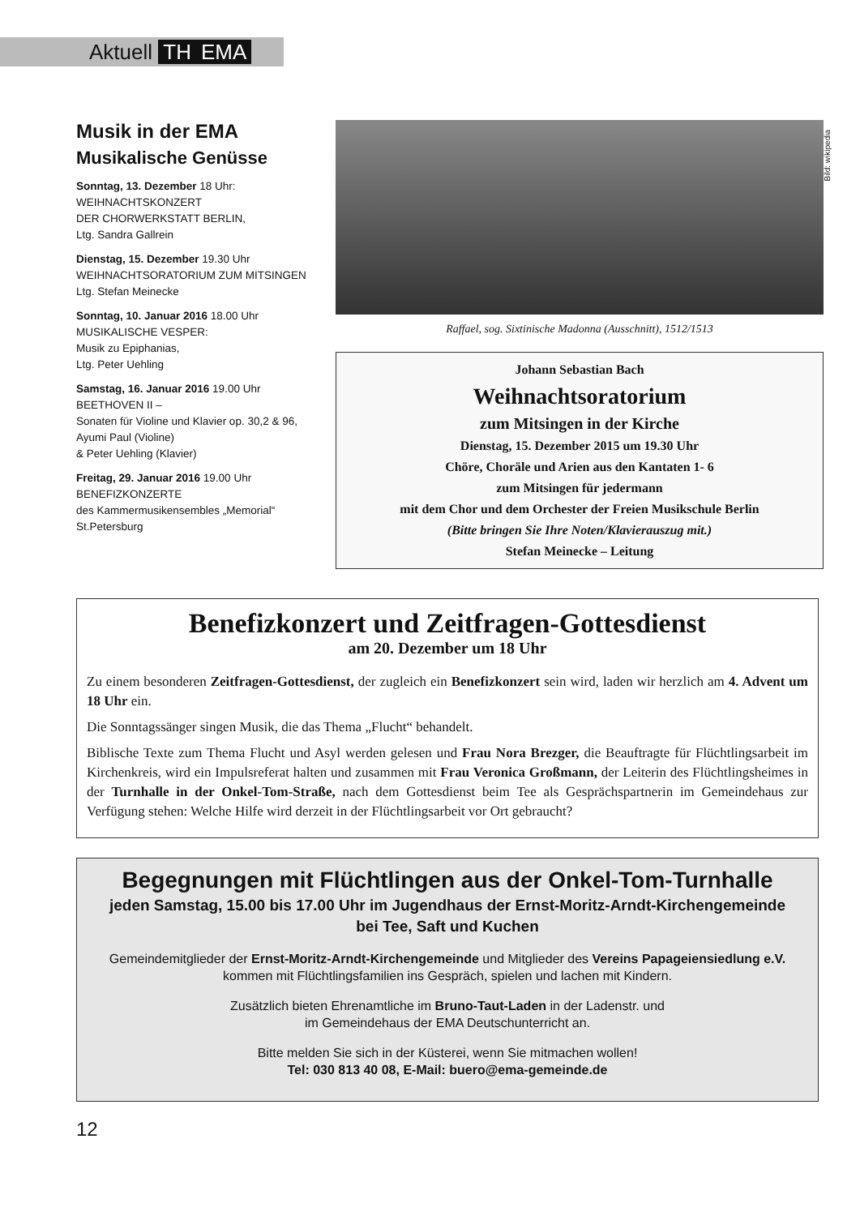Aktuell TH EMA
Bild: wikipedia
Musik in der EMA
Musikalische Genüsse
Sonntag, 13. Dezember 18 Uhr:
WEIHNACHTSKONZERT
DER CHORWERKSTATT BERLIN,
Ltg. Sandra Gallrein
Dienstag, 15. Dezember 19.30 Uhr
WEIHNACHTSORATORIUM ZUM MITSINGEN
Ltg. Stefan Meinecke
Sonntag, 10. Januar 2016 18.00 Uhr
MUSIKALISCHE VESPER:
Musik zu Epiphanias,
Ltg. Peter Uehling
Samstag, 16. Januar 2016 19.00 Uhr
BEETHOVEN II –
Sonaten für Violine und Klavier op. 30,2 & 96,
Ayumi Paul (Violine)
& Peter Uehling (Klavier)
Freitag, 29. Januar 2016 19.00 Uhr
BENEFIZKONZERTE
des Kammermusikensembles „Memorial“
St.Petersburg
Raffael, sog. Sixtinische Madonna (Ausschnitt), 1512/1513
Johann Sebastian Bach
Weihnachtsoratorium
zum Mitsingen in der Kirche
Dienstag, 15. Dezember 2015 um 19.30 Uhr
Chöre, Choräle und Arien aus den Kantaten 1- 6
zum Mitsingen für jedermann
mit dem Chor und dem Orchester der Freien Musikschule Berlin
(Bitte bringen Sie Ihre Noten/Klavierauszug mit.)
Stefan Meinecke – Leitung
Benefizkonzert und Zeitfragen-Gottesdienst
am 20. Dezember um 18 Uhr
Zu einem besonderen Zeitfragen-Gottesdienst, der zugleich ein Benefizkonzert sein wird, laden wir herzlich am 4. Advent um 18 Uhr ein.
Die Sonntagssänger singen Musik, die das Thema „Flucht“ behandelt.
Biblische Texte zum Thema Flucht und Asyl werden gelesen und Frau Nora Brezger, die Beauftragte für Flüchtlingsarbeit im Kirchenkreis, wird ein Impulsreferat halten und zusammen mit Frau Veronica Großmann, der Leiterin des Flüchtlingsheimes in der Turnhalle in der Onkel-Tom-Straße, nach dem Gottesdienst beim Tee als Gesprächspartnerin im Gemeindehaus zur Verfügung stehen: Welche Hilfe wird derzeit in der Flüchtlingsarbeit vor Ort gebraucht?
Begegnungen mit Flüchtlingen aus der Onkel-Tom-Turnhalle
jeden Samstag, 15.00 bis 17.00 Uhr im Jugendhaus der Ernst-Moritz-Arndt-Kirchengemeinde
bei Tee, Saft und Kuchen
Gemeindemitglieder der Ernst-Moritz-Arndt-Kirchengemeinde und Mitglieder des Vereins Papageiensiedlung e.V.
kommen mit Flüchtlingsfamilien ins Gespräch, spielen und lachen mit Kindern.
Zusätzlich bieten Ehrenamtliche im Bruno-Taut-Laden in der Ladenstr. und
im Gemeindehaus der EMA Deutschunterricht an.
Bitte melden Sie sich in der Küsterei, wenn Sie mitmachen wollen!
Tel: 030 813 40 08, E-Mail: buero@ema-gemeinde.de
12